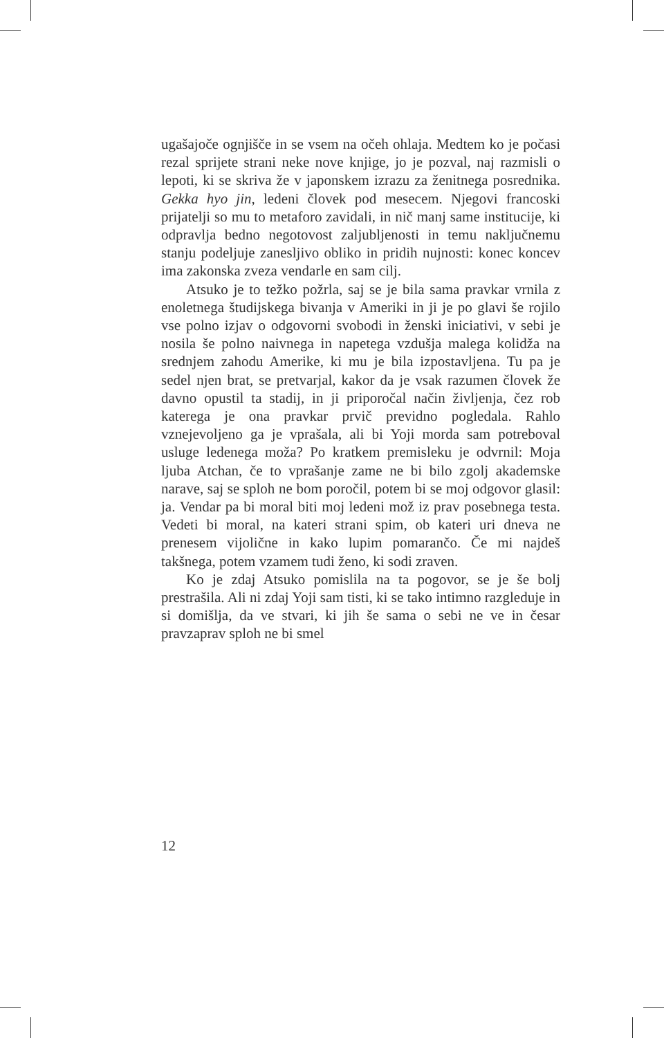ugašajoče ognjišče in se vsem na očeh ohlaja. Medtem ko je počasi rezal sprijete strani neke nove knjige, jo je pozval, naj razmisli o lepoti, ki se skriva že v japonskem izrazu za ženitnega posrednika. Gekka hyo jin, ledeni človek pod mesecem. Njegovi francoski prijatelji so mu to metaforo zavidali, in nič manj same institucije, ki odpravlja bedno negotovost zaljubljenosti in temu naključnemu stanju podeljuje zanesljivo obliko in pridih nujnosti: konec koncev ima zakonska zveza vendarle en sam cilj.
Atsuko je to težko požrla, saj se je bila sama pravkar vrnila z enoletnega študijskega bivanja v Ameriki in ji je po glavi še rojilo vse polno izjav o odgovorni svobodi in ženski iniciativi, v sebi je nosila še polno naivnega in napetega vzdušja malega kolidža na srednjem zahodu Amerike, ki mu je bila izpostavljena. Tu pa je sedel njen brat, se pretvarjal, kakor da je vsak razumen človek že davno opustil ta stadij, in ji priporočal način življenja, čez rob katerega je ona pravkar prvič previdno pogledala. Rahlo vznejevoljeno ga je vprašala, ali bi Yoji morda sam potreboval usluge ledenega moža? Po kratkem premisleku je odvrnil: Moja ljuba Atchan, če to vprašanje zame ne bi bilo zgolj akademske narave, saj se sploh ne bom poročil, potem bi se moj odgovor glasil: ja. Vendar pa bi moral biti moj ledeni mož iz prav posebnega testa. Vedeti bi moral, na kateri strani spim, ob kateri uri dneva ne prenesem vijolične in kako lupim pomarančo. Če mi najdeš takšnega, potem vzamem tudi ženo, ki sodi zraven.
Ko je zdaj Atsuko pomislila na ta pogovor, se je še bolj prestrašila. Ali ni zdaj Yoji sam tisti, ki se tako intimno razgleduje in si domišlja, da ve stvari, ki jih še sama o sebi ne ve in česar pravzaprav sploh ne bi smel
12